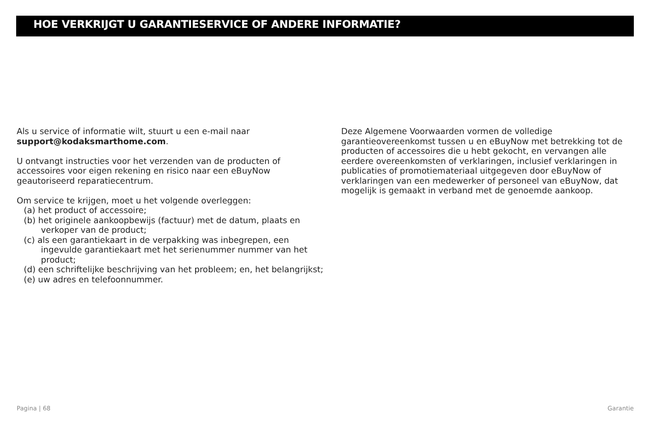HOE VERKRIJGT U GARANTIESERVICE OF ANDERE INFORMATIE?
Als u service of informatie wilt, stuurt u een e-mail naar
support@kodaksmarthome.com.
U ontvangt instructies voor het verzenden van de producten of accessoires voor eigen rekening en risico naar een eBuyNow geautoriseerd reparatiecentrum.
Om service te krijgen, moet u het volgende overleggen:
(a) het product of accessoire;
(b) het originele aankoopbewijs (factuur) met de datum, plaats en verkoper van de product;
(c) als een garantiekaart in de verpakking was inbegrepen, een ingevulde garantiekaart met het serienummer nummer van het product;
(d) een schriftelijke beschrijving van het probleem; en, het belangrijkst;
(e) uw adres en telefoonnummer.
Deze Algemene Voorwaarden vormen de volledige garantieovereenkomst tussen u en eBuyNow met betrekking tot de producten of accessoires die u hebt gekocht, en vervangen alle eerdere overeenkomsten of verklaringen, inclusief verklaringen in publicaties of promotiemateriaal uitgegeven door eBuyNow of verklaringen van een medewerker of personeel van eBuyNow, dat mogelijk is gemaakt in verband met de genoemde aankoop.
Pagina | 68 Garantie